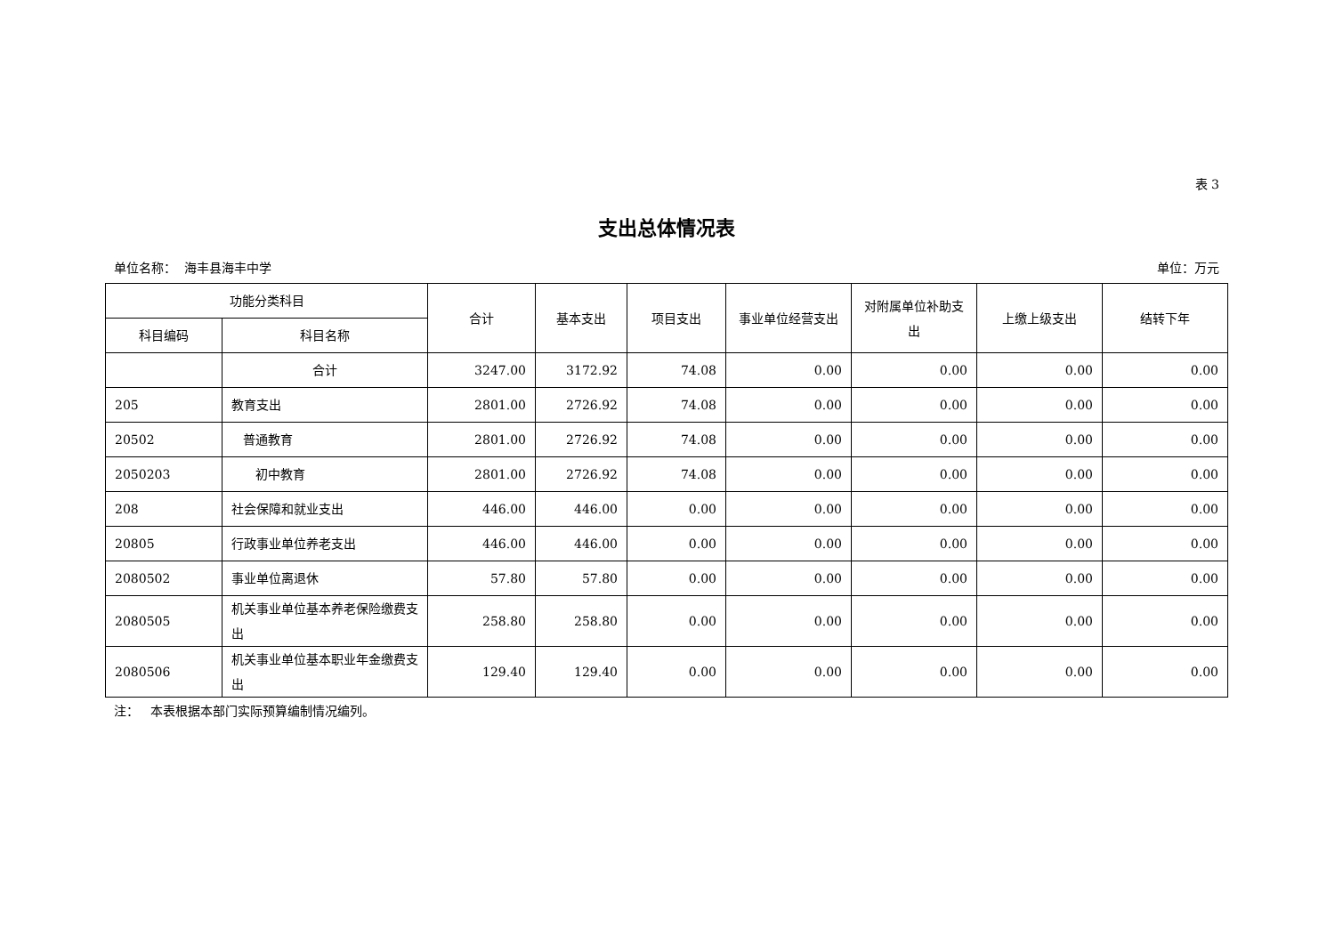表 3
支出总体情况表
单位名称： 海丰县海丰中学 单位：万元
| 功能分类科目 | | 合计 | 基本支出 | 项目支出 | 事业单位经营支出 | 对附属单位补助支出 | 上缴上级支出 | 结转下年 |
| --- | --- | --- | --- | --- | --- | --- | --- | --- |
| 科目编码 | 科目名称 | | | | | | | |
| | 合计 | 3247.00 | 3172.92 | 74.08 | 0.00 | 0.00 | 0.00 | 0.00 |
| 205 | 教育支出 | 2801.00 | 2726.92 | 74.08 | 0.00 | 0.00 | 0.00 | 0.00 |
| 20502 | 普通教育 | 2801.00 | 2726.92 | 74.08 | 0.00 | 0.00 | 0.00 | 0.00 |
| 2050203 | 初中教育 | 2801.00 | 2726.92 | 74.08 | 0.00 | 0.00 | 0.00 | 0.00 |
| 208 | 社会保障和就业支出 | 446.00 | 446.00 | 0.00 | 0.00 | 0.00 | 0.00 | 0.00 |
| 20805 | 行政事业单位养老支出 | 446.00 | 446.00 | 0.00 | 0.00 | 0.00 | 0.00 | 0.00 |
| 2080502 | 事业单位离退休 | 57.80 | 57.80 | 0.00 | 0.00 | 0.00 | 0.00 | 0.00 |
| 2080505 | 机关事业单位基本养老保险缴费支出 | 258.80 | 258.80 | 0.00 | 0.00 | 0.00 | 0.00 | 0.00 |
| 2080506 | 机关事业单位基本职业年金缴费支出 | 129.40 | 129.40 | 0.00 | 0.00 | 0.00 | 0.00 | 0.00 |
注： 本表根据本部门实际预算编制情况编列。